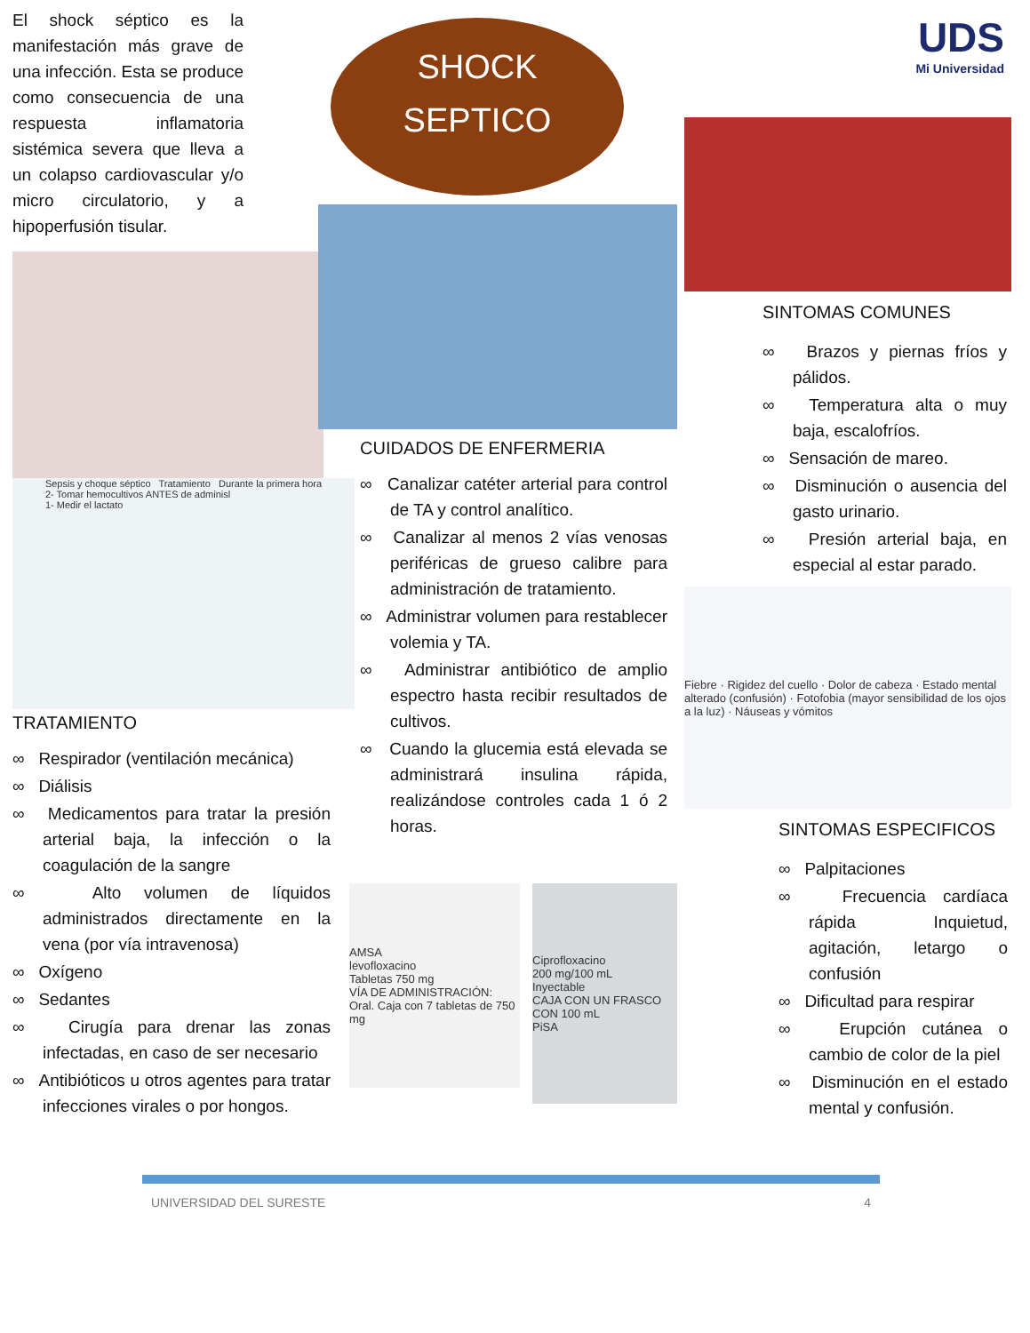El shock séptico es la manifestación más grave de una infección. Esta se produce como consecuencia de una respuesta inflamatoria sistémica severa que lleva a un colapso cardiovascular y/o micro circulatorio, y a hipoperfusión tisular.
Sepsis y choque séptico Tratamiento Durante la primera hora
2- Tomar hemocultivos ANTES de adminisl
1- Medir el lactato
TRATAMIENTO
∞ Respirador (ventilación mecánica)
∞ Diálisis
∞ Medicamentos para tratar la presión arterial baja, la infección o la coagulación de la sangre
∞ Alto volumen de líquidos administrados directamente en la vena (por vía intravenosa)
∞ Oxígeno
∞ Sedantes
∞ Cirugía para drenar las zonas infectadas, en caso de ser necesario
∞ Antibióticos u otros agentes para tratar infecciones virales o por hongos.
SHOCK
SEPTICO
CUIDADOS DE ENFERMERIA
∞ Canalizar catéter arterial para control de TA y control analítico.
∞ Canalizar al menos 2 vías venosas periféricas de grueso calibre para administración de tratamiento.
∞ Administrar volumen para restablecer volemia y TA.
∞ Administrar antibiótico de amplio espectro hasta recibir resultados de cultivos.
∞ Cuando la glucemia está elevada se administrará insulina rápida, realizándose controles cada 1 ó 2 horas.
AMSA
levofloxacino
Tabletas 750 mg
VÍA DE ADMINISTRACIÓN: Oral. Caja con 7 tabletas de 750 mg
Ciprofloxacino
200 mg/100 mL
Inyectable
CAJA CON UN FRASCO CON 100 mL
PiSA
UDS
Mi Universidad
SINTOMAS COMUNES
∞ Brazos y piernas fríos y pálidos.
∞ Temperatura alta o muy baja, escalofríos.
∞ Sensación de mareo.
∞ Disminución o ausencia del gasto urinario.
∞ Presión arterial baja, en especial al estar parado.
Fiebre · Rigidez del cuello · Dolor de cabeza · Estado mental alterado (confusión) · Fotofobia (mayor sensibilidad de los ojos a la luz) · Náuseas y vómitos
SINTOMAS ESPECIFICOS
∞ Palpitaciones
∞ Frecuencia cardíaca rápida Inquietud, agitación, letargo o confusión
∞ Dificultad para respirar
∞ Erupción cutánea o cambio de color de la piel
∞ Disminución en el estado mental y confusión.
UNIVERSIDAD DEL SURESTE 4